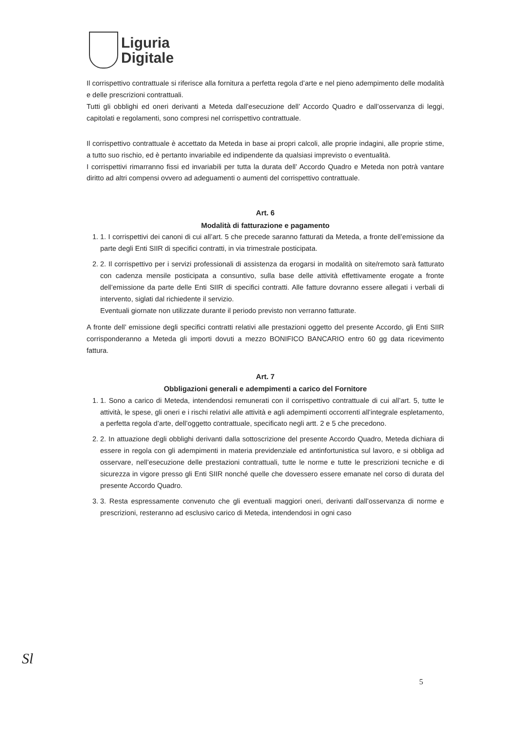Liguria
Digitale
Il corrispettivo contrattuale si riferisce alla fornitura a perfetta regola d’arte e nel pieno adempimento delle modalità e delle prescrizioni contrattuali.
Tutti gli obblighi ed oneri derivanti a Meteda dall’esecuzione dell’ Accordo Quadro e dall’osservanza di leggi, capitolati e regolamenti, sono compresi nel corrispettivo contrattuale.
Il corrispettivo contrattuale è accettato da Meteda in base ai propri calcoli, alle proprie indagini, alle proprie stime, a tutto suo rischio, ed è pertanto invariabile ed indipendente da qualsiasi imprevisto o eventualità.
I corrispettivi rimarranno fissi ed invariabili per tutta la durata dell’ Accordo Quadro e Meteda non potrà vantare diritto ad altri compensi ovvero ad adeguamenti o aumenti del corrispettivo contrattuale.
Art. 6
Modalità di fatturazione e pagamento
1. 1. I corrispettivi dei canoni di cui all’art. 5 che precede saranno fatturati da Meteda, a fronte dell’emissione da parte degli Enti SIIR di specifici contratti, in via trimestrale posticipata.
2. 2. Il corrispettivo per i servizi professionali di assistenza da erogarsi in modalità on site/remoto sarà fatturato con cadenza mensile posticipata a consuntivo, sulla base delle attività effettivamente erogate a fronte dell’emissione da parte delle Enti SIIR di specifici contratti. Alle fatture dovranno essere allegati i verbali di intervento, siglati dal richiedente il servizio.
Eventuali giornate non utilizzate durante il periodo previsto non verranno fatturate.
A fronte dell’ emissione degli specifici contratti relativi alle prestazioni oggetto del presente Accordo, gli Enti SIIR corrisponderanno a Meteda gli importi dovuti a mezzo BONIFICO BANCARIO entro 60 gg data ricevimento fattura.
Art. 7
Obbligazioni generali e adempimenti a carico del Fornitore
1. 1. Sono a carico di Meteda, intendendosi remunerati con il corrispettivo contrattuale di cui all’art. 5, tutte le attività, le spese, gli oneri e i rischi relativi alle attività e agli adempimenti occorrenti all’integrale espletamento, a perfetta regola d’arte, dell’oggetto contrattuale, specificato negli artt. 2 e 5 che precedono.
2. 2. In attuazione degli obblighi derivanti dalla sottoscrizione del presente Accordo Quadro, Meteda dichiara di essere in regola con gli adempimenti in materia previdenziale ed antinfortunistica sul lavoro, e si obbliga ad osservare, nell’esecuzione delle prestazioni contrattuali, tutte le norme e tutte le prescrizioni tecniche e di sicurezza in vigore presso gli Enti SIIR nonché quelle che dovessero essere emanate nel corso di durata del presente Accordo Quadro.
3. 3. Resta espressamente convenuto che gli eventuali maggiori oneri, derivanti dall’osservanza di norme e prescrizioni, resteranno ad esclusivo carico di Meteda, intendendosi in ogni caso
Sl
5